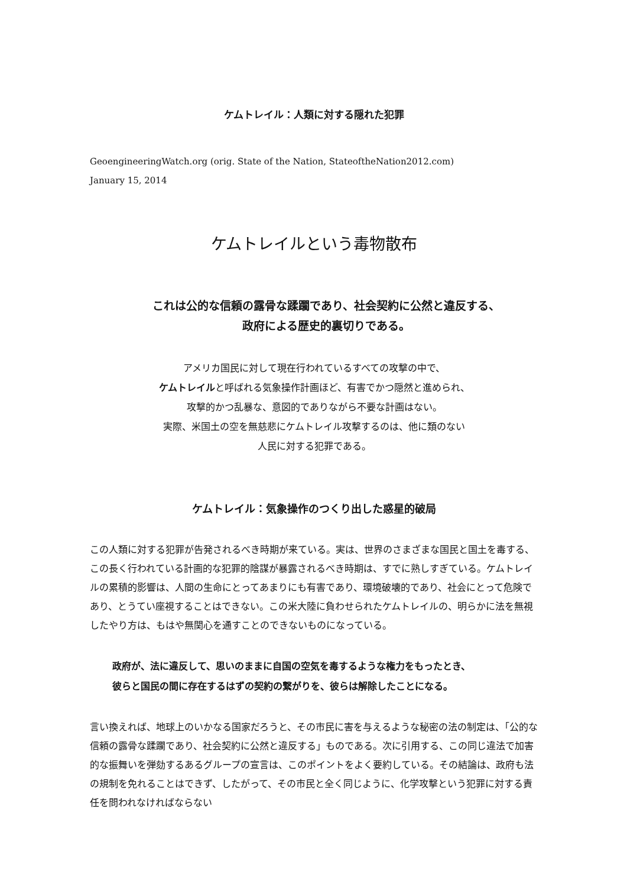ケムトレイル：人類に対する隠れた犯罪
GeoengineeringWatch.org (orig. State of the Nation, StateoftheNation2012.com)
January 15, 2014
ケムトレイルという毒物散布
これは公的な信頼の露骨な蹂躙であり、社会契約に公然と違反する、
政府による歴史的裏切りである。
アメリカ国民に対して現在行われているすべての攻撃の中で、
ケムトレイルと呼ばれる気象操作計画ほど、有害でかつ隠然と進められ、
攻撃的かつ乱暴な、意図的でありながら不要な計画はない。
実際、米国土の空を無慈悲にケムトレイル攻撃するのは、他に類のない
人民に対する犯罪である。
ケムトレイル：気象操作のつくり出した惑星的破局
この人類に対する犯罪が告発されるべき時期が来ている。実は、世界のさまざまな国民と国土を毒する、この長く行われている計画的な犯罪的陰謀が暴露されるべき時期は、すでに熟しすぎている。ケムトレイルの累積的影響は、人間の生命にとってあまりにも有害であり、環境破壊的であり、社会にとって危険であり、とうてい座視することはできない。この米大陸に負わせられたケムトレイルの、明らかに法を無視したやり方は、もはや無関心を通すことのできないものになっている。
政府が、法に違反して、思いのままに自国の空気を毒するような権力をもったとき、
彼らと国民の間に存在するはずの契約の繋がりを、彼らは解除したことになる。
言い換えれば、地球上のいかなる国家だろうと、その市民に害を与えるような秘密の法の制定は、「公的な信頼の露骨な蹂躙であり、社会契約に公然と違反する」ものである。次に引用する、この同じ違法で加害的な振舞いを弾劾するあるグループの宣言は、このポイントをよく要約している。その結論は、政府も法の規制を免れることはできず、したがって、その市民と全く同じように、化学攻撃という犯罪に対する責任を問われなければならない